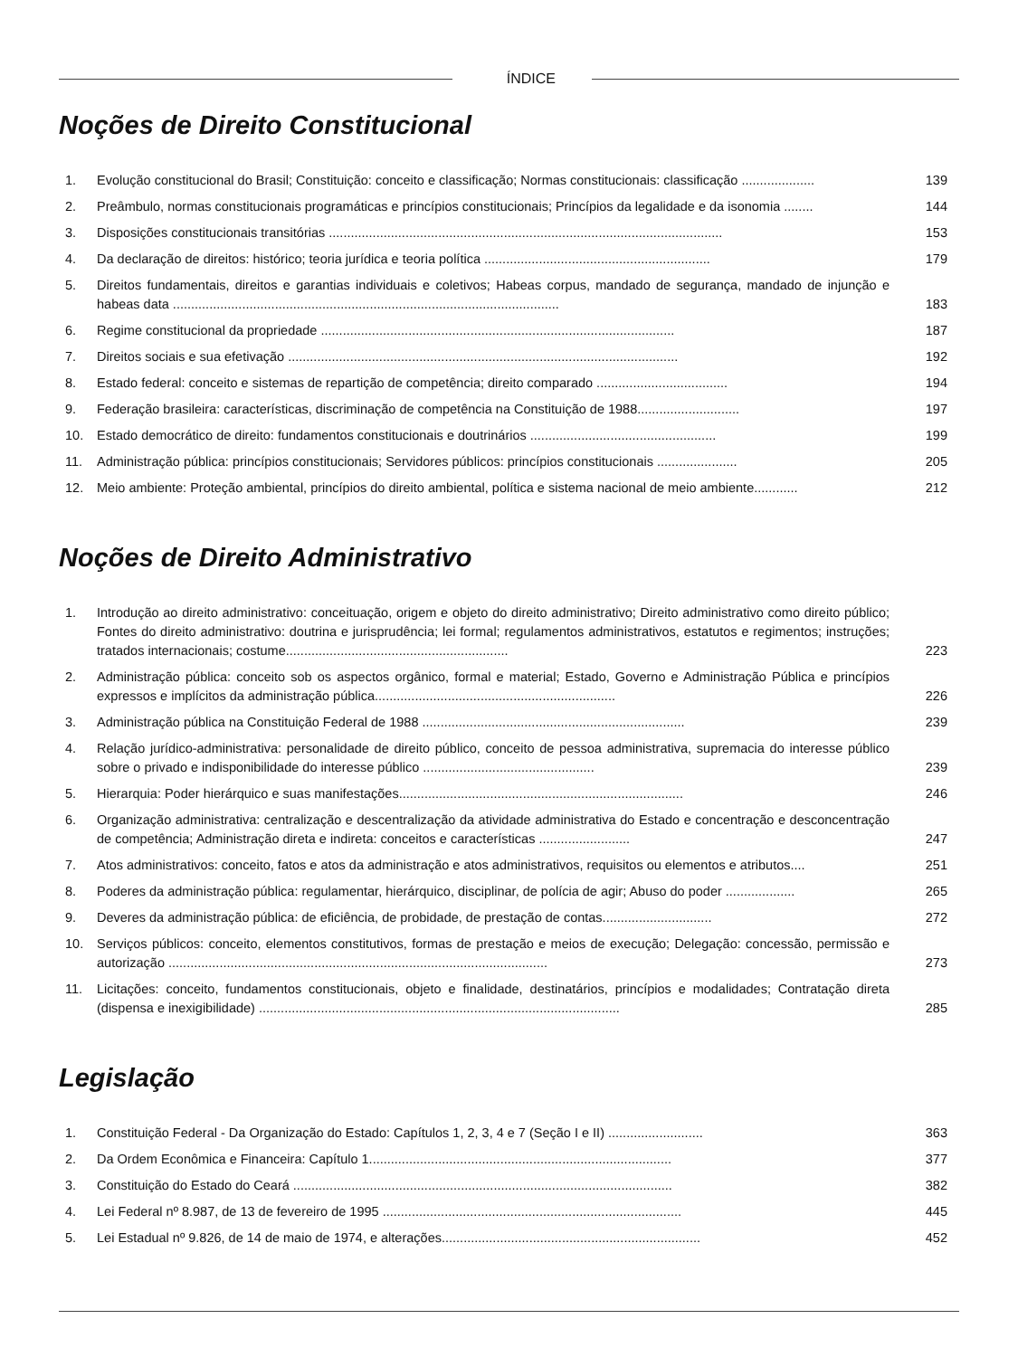ÍNDICE
Noções de Direito Constitucional
1. Evolução constitucional do Brasil; Constituição: conceito e classificação; Normas constitucionais: classificação ....................
139
2. Preâmbulo, normas constitucionais programáticas e princípios constitucionais; Princípios da legalidade e da isonomia ........
144
3. Disposições constitucionais transitórias ............................................................................................................
153
4. Da declaração de direitos: histórico; teoria jurídica e teoria política ..............................................................
179
5. Direitos fundamentais, direitos e garantias individuais e coletivos; Habeas corpus, mandado de segurança, mandado de injunção e habeas data ..........................................................................................................
183
6. Regime constitucional da propriedade .................................................................................................
187
7. Direitos sociais e sua efetivação ...........................................................................................................
192
8. Estado federal: conceito e sistemas de repartição de competência; direito comparado ....................................
194
9. Federação brasileira: características, discriminação de competência na Constituição de 1988............................
197
10. Estado democrático de direito: fundamentos constitucionais e doutrinários ...................................................
199
11. Administração pública: princípios constitucionais; Servidores públicos: princípios constitucionais ......................
205
12. Meio ambiente: Proteção ambiental, princípios do direito ambiental, política e sistema nacional de meio ambiente............
212
Noções de Direito Administrativo
1. Introdução ao direito administrativo: conceituação, origem e objeto do direito administrativo; Direito administrativo como direito público; Fontes do direito administrativo: doutrina e jurisprudência; lei formal; regulamentos administrativos, estatutos e regimentos; instruções; tratados internacionais; costume.............................................................
223
2. Administração pública: conceito sob os aspectos orgânico, formal e material; Estado, Governo e Administração Pública e princípios expressos e implícitos da administração pública..................................................................
226
3. Administração pública na Constituição Federal de 1988 ........................................................................
239
4. Relação jurídico-administrativa: personalidade de direito público, conceito de pessoa administrativa, supremacia do interesse público sobre o privado e indisponibilidade do interesse público ...............................................
239
5. Hierarquia: Poder hierárquico e suas manifestações..............................................................................
246
6. Organização administrativa: centralização e descentralização da atividade administrativa do Estado e concentração e desconcentração de competência; Administração direta e indireta: conceitos e características .........................
247
7. Atos administrativos: conceito, fatos e atos da administração e atos administrativos, requisitos ou elementos e atributos....
251
8. Poderes da administração pública: regulamentar, hierárquico, disciplinar, de polícia de agir; Abuso do poder ...................
265
9. Deveres da administração pública: de eficiência, de probidade, de prestação de contas..............................
272
10. Serviços públicos: conceito, elementos constitutivos, formas de prestação e meios de execução; Delegação: concessão, permissão e autorização ........................................................................................................
273
11. Licitações: conceito, fundamentos constitucionais, objeto e finalidade, destinatários, princípios e modalidades; Contratação direta (dispensa e inexigibilidade) ...................................................................................................
285
Legislação
1. Constituição Federal - Da Organização do Estado: Capítulos 1, 2, 3, 4 e 7 (Seção I e II) ..........................
363
2. Da Ordem Econômica e Financeira: Capítulo 1...................................................................................
377
3. Constituição do Estado do Ceará ........................................................................................................
382
4. Lei Federal nº 8.987, de 13 de fevereiro de 1995 ..................................................................................
445
5. Lei Estadual nº 9.826, de 14 de maio de 1974, e alterações.......................................................................
452